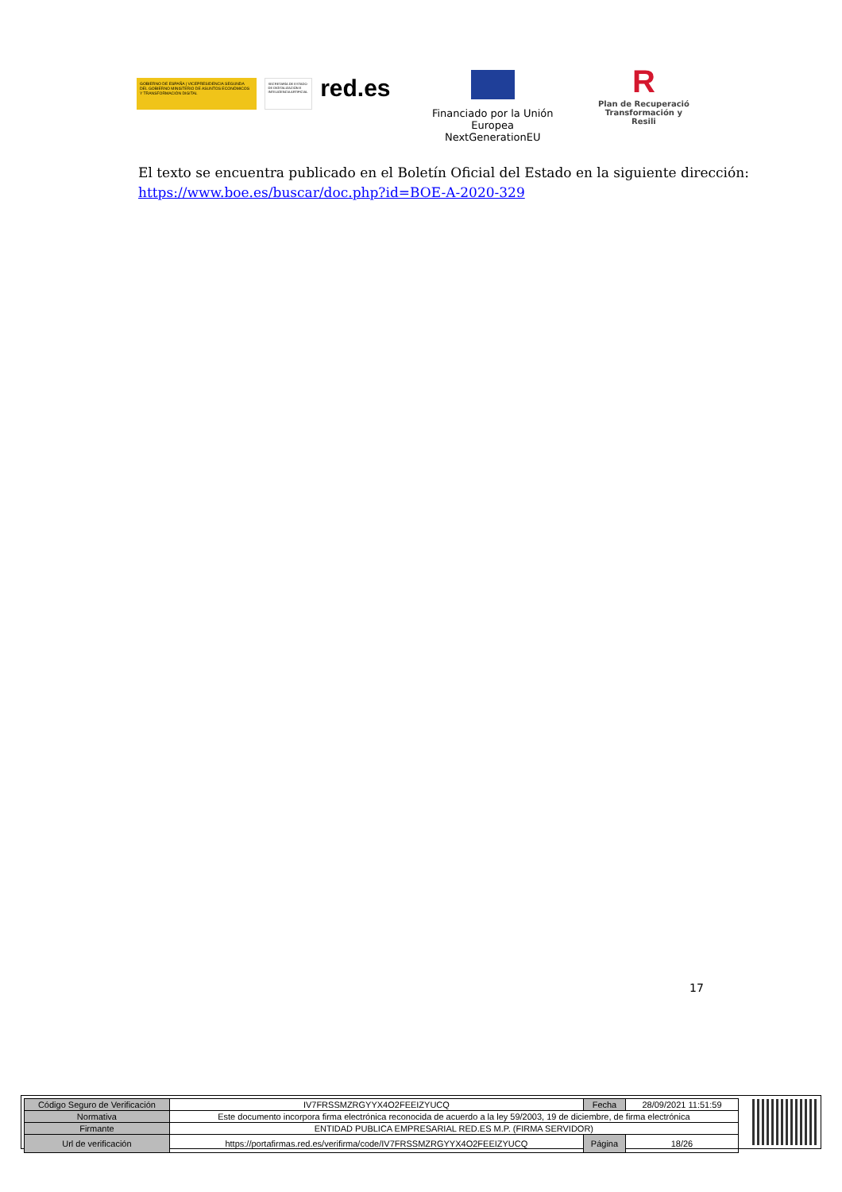GOBIERNO DE ESPAÑA | VICEPRESIDENCIA SEGUNDA DEL GOBIERNO MINISTERIO DE ASUNTOS ECONÓMICOS Y TRANSFORMACIÓN DIGITAL
SECRETARÍA DE ESTADO DE DIGITALIZACIÓN E INTELIGENCIA ARTIFICIAL
red.es
Financiado por la Unión Europea
NextGenerationEU
R
Plan de Recuperació
Transformación y Resili
El texto se encuentra publicado en el Boletín Oficial del Estado en la siguiente dirección:
https://www.boe.es/buscar/doc.php?id=BOE-A-2020-329
17
| Código Seguro de Verificación | IV7FRSSMZRGYYX4O2FEEIZYUCQ | Fecha | 28/09/2021 11:51:59 |
| Normativa | Este documento incorpora firma electrónica reconocida de acuerdo a la ley 59/2003, 19 de diciembre, de firma electrónica | | |
| Firmante | ENTIDAD PUBLICA EMPRESARIAL RED.ES M.P. (FIRMA SERVIDOR) | | |
| Url de verificación | https://portafirmas.red.es/verifirma/code/IV7FRSSMZRGYYX4O2FEEIZYUCQ | Página | 18/26 |